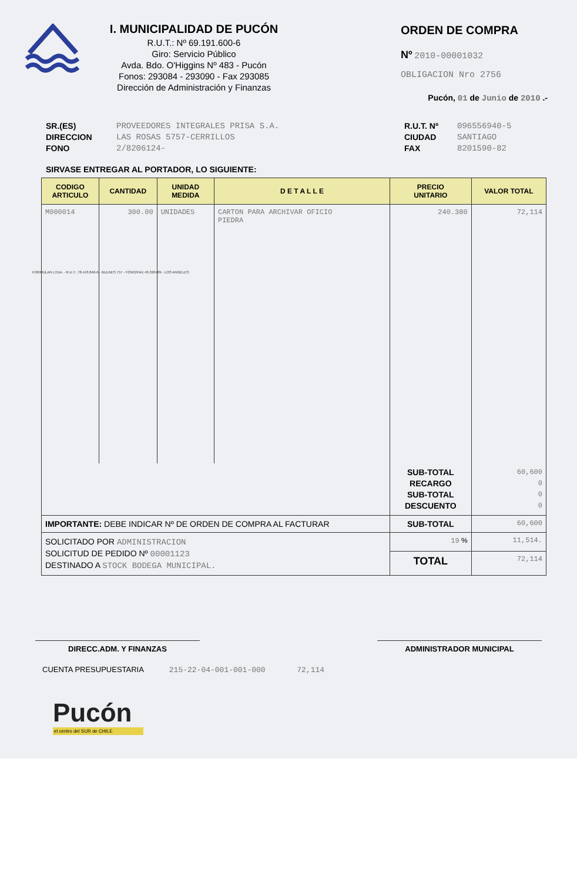I. MUNICIPALIDAD DE PUCÓN
R.U.T.: Nº 69.191.600-6
Giro: Servicio Público
Avda. Bdo. O'Higgins Nº 483 - Pucón
Fonos: 293084 - 293090 - Fax 293085
Dirección de Administración y Finanzas
ORDEN DE COMPRA
Nº 2010-00001032
OBLIGACION Nro 2756
Pucón, 01 de Junio de 2010 .-
SR.(ES)
DIRECCION
FONO
PROVEEDORES INTEGRALES PRISA S.A.
LAS ROSAS 5757-CERRILLOS
2/8206124-
R.U.T. Nº
CIUDAD
FAX
096556940-5
SANTIAGO
8201590-82
SIRVASE ENTREGAR AL PORTADOR, LO SIGUIENTE:
| CODIGO ARTICULO | CANTIDAD | UNIDAD MEDIDA | D E T A L L E | PRECIO UNITARIO | VALOR TOTAL |
| --- | --- | --- | --- | --- | --- |
| M000014 | 300.00 | UNIDADES | CARTON PARA ARCHIVAR OFICIO PIEDRA | 240.380 | 72,114 |
| | | | | SUB-TOTAL RECARGO SUB-TOTAL DESCUENTO | 60,600 0 0 0 |
| IMPORTANTE: DEBE INDICAR Nº DE ORDEN DE COMPRA AL FACTURAR | | | | SUB-TOTAL | 60,600 |
| SOLICITADO POR ADMINISTRACION SOLICITUD DE PEDIDO Nº 00001123 DESTINADO A STOCK BODEGA MUNICIPAL. | | | | 19 % | 11,514. |
| | | | | TOTAL | 72,114 |
DIRECC.ADM. Y FINANZAS ADMINISTRADOR MUNICIPAL
CUENTA PRESUPUESTARIA 215-22-04-001-001-000 72,114
Pucón
el centro del SUR de CHILE
FORMULAN LTDA. - R.U.T.: 78.443.840-6 - BULNES 757 - FONO/FAX 43-320489 - LOS ANGELES